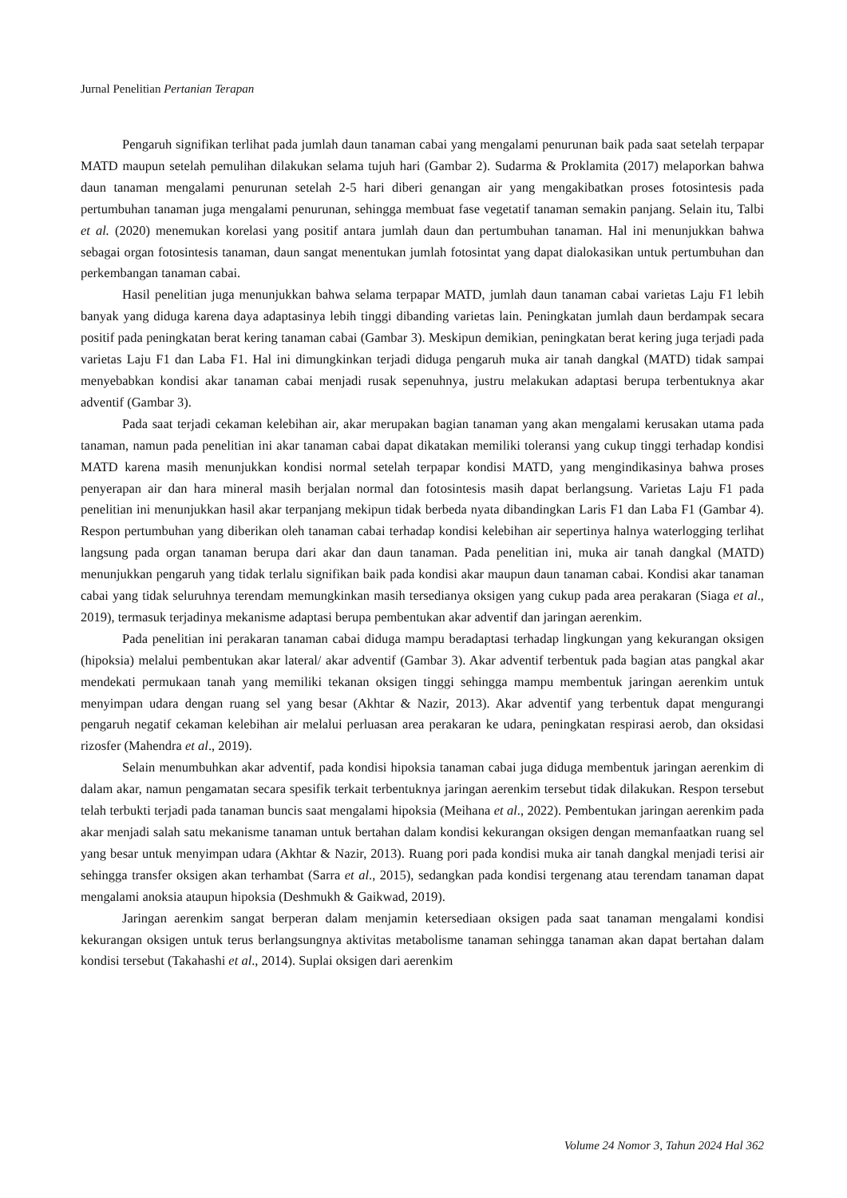Jurnal Penelitian Pertanian Terapan
Pengaruh signifikan terlihat pada jumlah daun tanaman cabai yang mengalami penurunan baik pada saat setelah terpapar MATD maupun setelah pemulihan dilakukan selama tujuh hari (Gambar 2). Sudarma & Proklamita (2017) melaporkan bahwa daun tanaman mengalami penurunan setelah 2-5 hari diberi genangan air yang mengakibatkan proses fotosintesis pada pertumbuhan tanaman juga mengalami penurunan, sehingga membuat fase vegetatif tanaman semakin panjang. Selain itu, Talbi et al. (2020) menemukan korelasi yang positif antara jumlah daun dan pertumbuhan tanaman. Hal ini menunjukkan bahwa sebagai organ fotosintesis tanaman, daun sangat menentukan jumlah fotosintat yang dapat dialokasikan untuk pertumbuhan dan perkembangan tanaman cabai.
Hasil penelitian juga menunjukkan bahwa selama terpapar MATD, jumlah daun tanaman cabai varietas Laju F1 lebih banyak yang diduga karena daya adaptasinya lebih tinggi dibanding varietas lain. Peningkatan jumlah daun berdampak secara positif pada peningkatan berat kering tanaman cabai (Gambar 3). Meskipun demikian, peningkatan berat kering juga terjadi pada varietas Laju F1 dan Laba F1. Hal ini dimungkinkan terjadi diduga pengaruh muka air tanah dangkal (MATD) tidak sampai menyebabkan kondisi akar tanaman cabai menjadi rusak sepenuhnya, justru melakukan adaptasi berupa terbentuknya akar adventif (Gambar 3).
Pada saat terjadi cekaman kelebihan air, akar merupakan bagian tanaman yang akan mengalami kerusakan utama pada tanaman, namun pada penelitian ini akar tanaman cabai dapat dikatakan memiliki toleransi yang cukup tinggi terhadap kondisi MATD karena masih menunjukkan kondisi normal setelah terpapar kondisi MATD, yang mengindikasinya bahwa proses penyerapan air dan hara mineral masih berjalan normal dan fotosintesis masih dapat berlangsung. Varietas Laju F1 pada penelitian ini menunjukkan hasil akar terpanjang mekipun tidak berbeda nyata dibandingkan Laris F1 dan Laba F1 (Gambar 4). Respon pertumbuhan yang diberikan oleh tanaman cabai terhadap kondisi kelebihan air sepertinya halnya waterlogging terlihat langsung pada organ tanaman berupa dari akar dan daun tanaman. Pada penelitian ini, muka air tanah dangkal (MATD) menunjukkan pengaruh yang tidak terlalu signifikan baik pada kondisi akar maupun daun tanaman cabai. Kondisi akar tanaman cabai yang tidak seluruhnya terendam memungkinkan masih tersedianya oksigen yang cukup pada area perakaran (Siaga et al., 2019), termasuk terjadinya mekanisme adaptasi berupa pembentukan akar adventif dan jaringan aerenkim.
Pada penelitian ini perakaran tanaman cabai diduga mampu beradaptasi terhadap lingkungan yang kekurangan oksigen (hipoksia) melalui pembentukan akar lateral/ akar adventif (Gambar 3). Akar adventif terbentuk pada bagian atas pangkal akar mendekati permukaan tanah yang memiliki tekanan oksigen tinggi sehingga mampu membentuk jaringan aerenkim untuk menyimpan udara dengan ruang sel yang besar (Akhtar & Nazir, 2013). Akar adventif yang terbentuk dapat mengurangi pengaruh negatif cekaman kelebihan air melalui perluasan area perakaran ke udara, peningkatan respirasi aerob, dan oksidasi rizosfer (Mahendra et al., 2019).
Selain menumbuhkan akar adventif, pada kondisi hipoksia tanaman cabai juga diduga membentuk jaringan aerenkim di dalam akar, namun pengamatan secara spesifik terkait terbentuknya jaringan aerenkim tersebut tidak dilakukan. Respon tersebut telah terbukti terjadi pada tanaman buncis saat mengalami hipoksia (Meihana et al., 2022). Pembentukan jaringan aerenkim pada akar menjadi salah satu mekanisme tanaman untuk bertahan dalam kondisi kekurangan oksigen dengan memanfaatkan ruang sel yang besar untuk menyimpan udara (Akhtar & Nazir, 2013). Ruang pori pada kondisi muka air tanah dangkal menjadi terisi air sehingga transfer oksigen akan terhambat (Sarra et al., 2015), sedangkan pada kondisi tergenang atau terendam tanaman dapat mengalami anoksia ataupun hipoksia (Deshmukh & Gaikwad, 2019).
Jaringan aerenkim sangat berperan dalam menjamin ketersediaan oksigen pada saat tanaman mengalami kondisi kekurangan oksigen untuk terus berlangsungnya aktivitas metabolisme tanaman sehingga tanaman akan dapat bertahan dalam kondisi tersebut (Takahashi et al., 2014). Suplai oksigen dari aerenkim
Volume 24 Nomor 3, Tahun 2024 Hal 362